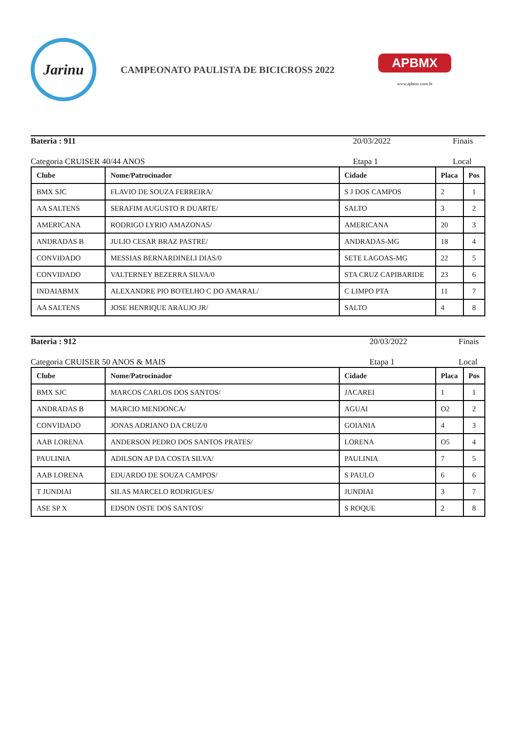Jarinu
CAMPEONATO PAULISTA DE BICICROSS 2022
APBMX
www.apbmx.com.br
Bateria : 911 20/03/2022 Finais
Categoria CRUISER 40/44 ANOS Etapa 1 Local
| Clube | Nome/Patrocinador | Cidade | Placa | Pos |
| --- | --- | --- | --- | --- |
| BMX SJC | FLAVIO DE SOUZA FERREIRA/ | S J DOS CAMPOS | 2 | 1 |
| AA SALTENS | SERAFIM AUGUSTO R DUARTE/ | SALTO | 3 | 2 |
| AMERICANA | RODRIGO LYRIO AMAZONAS/ | AMERICANA | 20 | 3 |
| ANDRADAS B | JULIO CESAR BRAZ PASTRE/ | ANDRADAS-MG | 18 | 4 |
| CONVIDADO | MESSIAS BERNARDINELI DIAS/0 | SETE LAGOAS-MG | 22 | 5 |
| CONVIDADO | VALTERNEY BEZERRA SILVA/0 | STA CRUZ CAPIBARIDE | 23 | 6 |
| INDAIABMX | ALEXANDRE PIO BOTELHO C DO AMARAL/ | C LIMPO PTA | 11 | 7 |
| AA SALTENS | JOSE HENRIQUE ARAUJO JR/ | SALTO | 4 | 8 |
Bateria : 912 20/03/2022 Finais
Categoria CRUISER 50 ANOS & MAIS
Etapa 1 Local
| Clube | Nome/Patrocinador | Cidade | Placa | Pos |
| --- | --- | --- | --- | --- |
| BMX SJC | MARCOS CARLOS DOS SANTOS/ | JACAREI | 1 | 1 |
| ANDRADAS B | MARCIO MENDONCA/ | AGUAI | O2 | 2 |
| CONVIDADO | JONAS ADRIANO DA CRUZ/0 | GOIANIA | 4 | 3 |
| AAB LORENA | ANDERSON PEDRO DOS SANTOS PRATES/ | LORENA | O5 | 4 |
| PAULINIA | ADILSON AP DA COSTA SILVA/ | PAULINIA | 7 | 5 |
| AAB LORENA | EDUARDO DE SOUZA CAMPOS/ | S PAULO | 6 | 6 |
| T JUNDIAI | SILAS MARCELO RODRIGUES/ | JUNDIAI | 3 | 7 |
| ASE SP X | EDSON OSTE DOS SANTOS/ | S ROQUE | 2 | 8 |